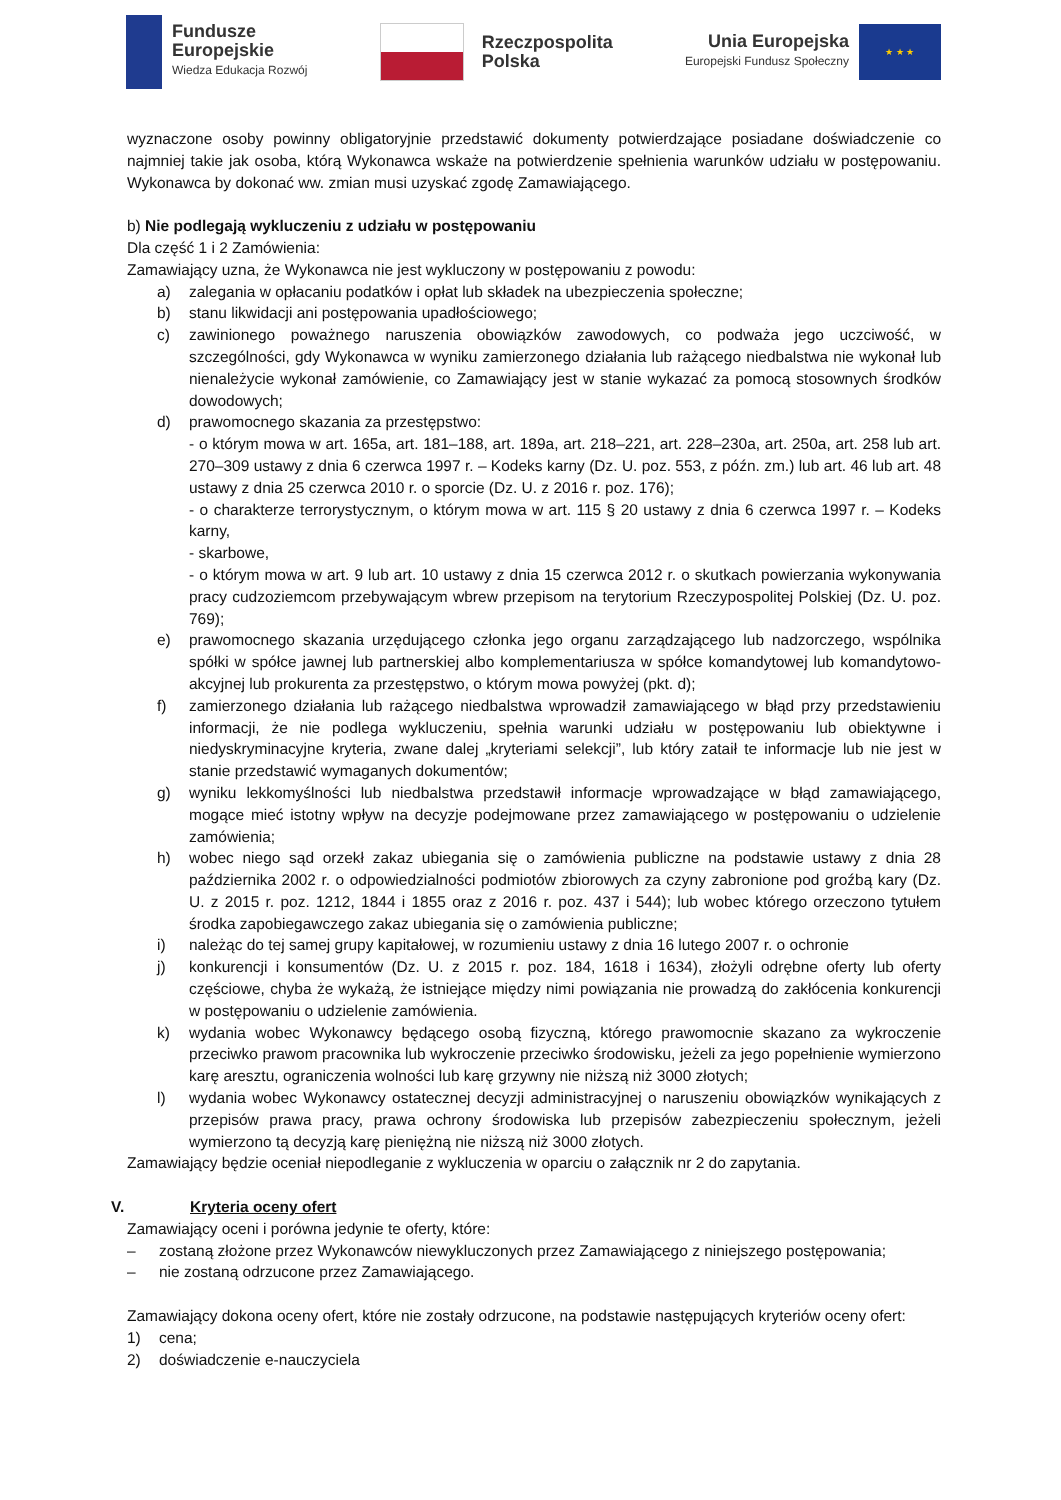Fundusze
Europejskie
Wiedza Edukacja Rozwój
Rzeczpospolita
Polska
Unia Europejska
Europejski Fundusz Społeczny
★ ★ ★
wyznaczone osoby powinny obligatoryjnie przedstawić dokumenty potwierdzające posiadane doświadczenie co najmniej takie jak osoba, którą Wykonawca wskaże na potwierdzenie spełnienia warunków udziału w postępowaniu. Wykonawca by dokonać ww. zmian musi uzyskać zgodę Zamawiającego.
b) Nie podlegają wykluczeniu z udziału w postępowaniu
Dla część 1 i 2 Zamówienia:
Zamawiający uzna, że Wykonawca nie jest wykluczony w postępowaniu z powodu:
a) zalegania w opłacaniu podatków i opłat lub składek na ubezpieczenia społeczne;
b) stanu likwidacji ani postępowania upadłościowego;
c) zawinionego poważnego naruszenia obowiązków zawodowych, co podważa jego uczciwość, w szczególności, gdy Wykonawca w wyniku zamierzonego działania lub rażącego niedbalstwa nie wykonał lub nienależycie wykonał zamówienie, co Zamawiający jest w stanie wykazać za pomocą stosownych środków dowodowych;
d) prawomocnego skazania za przestępstwo:
- o którym mowa w art. 165a, art. 181–188, art. 189a, art. 218–221, art. 228–230a, art. 250a, art. 258 lub art. 270–309 ustawy z dnia 6 czerwca 1997 r. – Kodeks karny (Dz. U. poz. 553, z późn. zm.) lub art. 46 lub art. 48 ustawy z dnia 25 czerwca 2010 r. o sporcie (Dz. U. z 2016 r. poz. 176);
- o charakterze terrorystycznym, o którym mowa w art. 115 § 20 ustawy z dnia 6 czerwca 1997 r. – Kodeks karny,
- skarbowe,
- o którym mowa w art. 9 lub art. 10 ustawy z dnia 15 czerwca 2012 r. o skutkach powierzania wykonywania pracy cudzoziemcom przebywającym wbrew przepisom na terytorium Rzeczypospolitej Polskiej (Dz. U. poz. 769);
e) prawomocnego skazania urzędującego członka jego organu zarządzającego lub nadzorczego, wspólnika spółki w spółce jawnej lub partnerskiej albo komplementariusza w spółce komandytowej lub komandytowo-akcyjnej lub prokurenta za przestępstwo, o którym mowa powyżej (pkt. d);
f) zamierzonego działania lub rażącego niedbalstwa wprowadził zamawiającego w błąd przy przedstawieniu informacji, że nie podlega wykluczeniu, spełnia warunki udziału w postępowaniu lub obiektywne i niedyskryminacyjne kryteria, zwane dalej „kryteriami selekcji”, lub który zataił te informacje lub nie jest w stanie przedstawić wymaganych dokumentów;
g) wyniku lekkomyślności lub niedbalstwa przedstawił informacje wprowadzające w błąd zamawiającego, mogące mieć istotny wpływ na decyzje podejmowane przez zamawiającego w postępowaniu o udzielenie zamówienia;
h) wobec niego sąd orzekł zakaz ubiegania się o zamówienia publiczne na podstawie ustawy z dnia 28 października 2002 r. o odpowiedzialności podmiotów zbiorowych za czyny zabronione pod groźbą kary (Dz. U. z 2015 r. poz. 1212, 1844 i 1855 oraz z 2016 r. poz. 437 i 544); lub wobec którego orzeczono tytułem środka zapobiegawczego zakaz ubiegania się o zamówienia publiczne;
i) należąc do tej samej grupy kapitałowej, w rozumieniu ustawy z dnia 16 lutego 2007 r. o ochronie
j) konkurencji i konsumentów (Dz. U. z 2015 r. poz. 184, 1618 i 1634), złożyli odrębne oferty lub oferty częściowe, chyba że wykażą, że istniejące między nimi powiązania nie prowadzą do zakłócenia konkurencji w postępowaniu o udzielenie zamówienia.
k) wydania wobec Wykonawcy będącego osobą fizyczną, którego prawomocnie skazano za wykroczenie przeciwko prawom pracownika lub wykroczenie przeciwko środowisku, jeżeli za jego popełnienie wymierzono karę aresztu, ograniczenia wolności lub karę grzywny nie niższą niż 3000 złotych;
l) wydania wobec Wykonawcy ostatecznej decyzji administracyjnej o naruszeniu obowiązków wynikających z przepisów prawa pracy, prawa ochrony środowiska lub przepisów zabezpieczeniu społecznym, jeżeli wymierzono tą decyzją karę pieniężną nie niższą niż 3000 złotych.
Zamawiający będzie oceniał niepodleganie z wykluczenia w oparciu o załącznik nr 2 do zapytania.
V. Kryteria oceny ofert
Zamawiający oceni i porówna jedynie te oferty, które:
– zostaną złożone przez Wykonawców niewykluczonych przez Zamawiającego z niniejszego postępowania;
– nie zostaną odrzucone przez Zamawiającego.
Zamawiający dokona oceny ofert, które nie zostały odrzucone, na podstawie następujących kryteriów oceny ofert:
1) cena;
2) doświadczenie e-nauczyciela